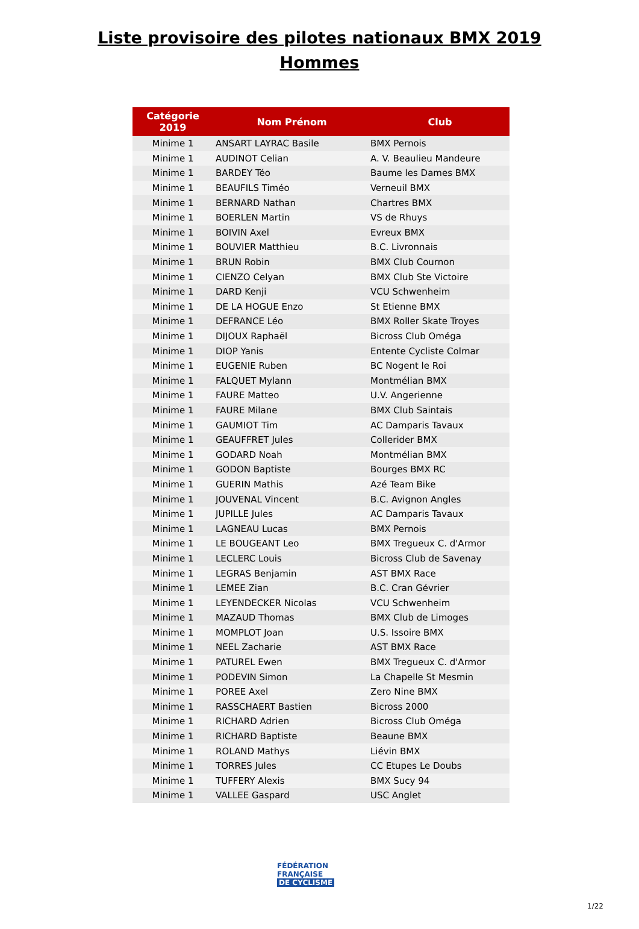Liste provisoire des pilotes nationaux BMX 2019
Hommes
| Catégorie 2019 | Nom Prénom | Club |
| --- | --- | --- |
| Minime 1 | ANSART LAYRAC Basile | BMX Pernois |
| Minime 1 | AUDINOT Celian | A. V. Beaulieu Mandeure |
| Minime 1 | BARDEY Téo | Baume les Dames BMX |
| Minime 1 | BEAUFILS Timéo | Verneuil BMX |
| Minime 1 | BERNARD Nathan | Chartres BMX |
| Minime 1 | BOERLEN Martin | VS de Rhuys |
| Minime 1 | BOIVIN Axel | Evreux BMX |
| Minime 1 | BOUVIER Matthieu | B.C. Livronnais |
| Minime 1 | BRUN Robin | BMX Club Cournon |
| Minime 1 | CIENZO Celyan | BMX Club Ste Victoire |
| Minime 1 | DARD Kenji | VCU Schwenheim |
| Minime 1 | DE LA HOGUE Enzo | St Etienne BMX |
| Minime 1 | DEFRANCE Léo | BMX Roller Skate Troyes |
| Minime 1 | DIJOUX Raphaël | Bicross Club Oméga |
| Minime 1 | DIOP Yanis | Entente Cycliste Colmar |
| Minime 1 | EUGENIE Ruben | BC Nogent le Roi |
| Minime 1 | FALQUET Mylann | Montmélian BMX |
| Minime 1 | FAURE Matteo | U.V. Angerienne |
| Minime 1 | FAURE Milane | BMX Club Saintais |
| Minime 1 | GAUMIOT Tim | AC Damparis Tavaux |
| Minime 1 | GEAUFFRET Jules | Collerider BMX |
| Minime 1 | GODARD Noah | Montmélian BMX |
| Minime 1 | GODON Baptiste | Bourges BMX RC |
| Minime 1 | GUERIN Mathis | Azé Team Bike |
| Minime 1 | JOUVENAL Vincent | B.C. Avignon Angles |
| Minime 1 | JUPILLE Jules | AC Damparis Tavaux |
| Minime 1 | LAGNEAU Lucas | BMX Pernois |
| Minime 1 | LE BOUGEANT Leo | BMX Tregueux C. d'Armor |
| Minime 1 | LECLERC Louis | Bicross Club de Savenay |
| Minime 1 | LEGRAS Benjamin | AST BMX Race |
| Minime 1 | LEMEE Zian | B.C. Cran Gévrier |
| Minime 1 | LEYENDECKER Nicolas | VCU Schwenheim |
| Minime 1 | MAZAUD Thomas | BMX Club de Limoges |
| Minime 1 | MOMPLOT Joan | U.S. Issoire BMX |
| Minime 1 | NEEL Zacharie | AST BMX Race |
| Minime 1 | PATUREL Ewen | BMX Tregueux C. d'Armor |
| Minime 1 | PODEVIN Simon | La Chapelle St Mesmin |
| Minime 1 | POREE Axel | Zero Nine BMX |
| Minime 1 | RASSCHAERT Bastien | Bicross 2000 |
| Minime 1 | RICHARD Adrien | Bicross Club Oméga |
| Minime 1 | RICHARD Baptiste | Beaune BMX |
| Minime 1 | ROLAND Mathys | Liévin BMX |
| Minime 1 | TORRES Jules | CC Etupes Le Doubs |
| Minime 1 | TUFFERY Alexis | BMX Sucy 94 |
| Minime 1 | VALLEE Gaspard | USC Anglet |
FÉDÉRATION
FRANÇAISE
DE CYCLISME
1/22